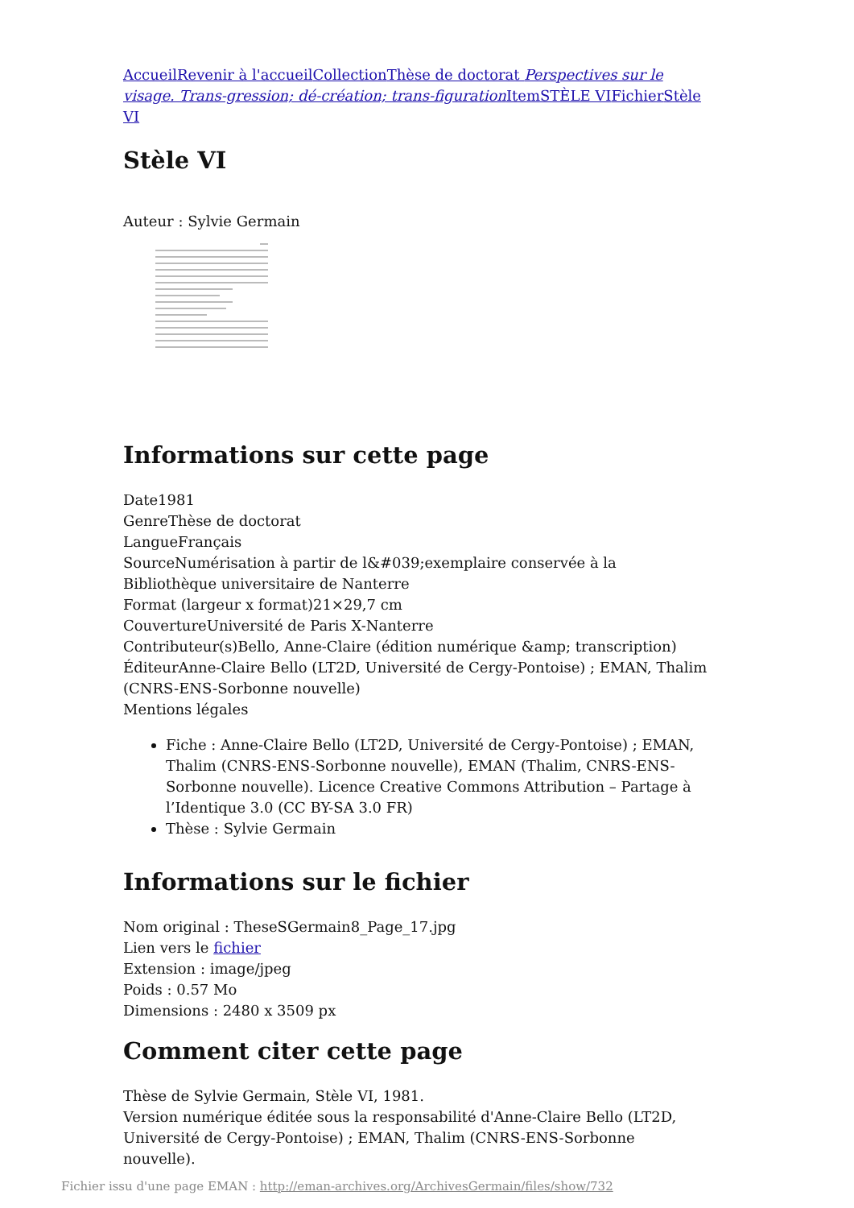Accueil Revenir à l'accueil Collection Thèse de doctorat Perspectives sur le visage. Trans-gression; dé-création; trans-figuration Item STÈLE VI Fichier Stèle VI
Stèle VI
Auteur : Sylvie Germain
Informations sur cette page
Date1981
GenreThèse de doctorat
LangueFrançais
SourceNumérisation à partir de l&#039;exemplaire conservée à la Bibliothèque universitaire de Nanterre
Format (largeur x format)21×29,7 cm
CouvertureUniversité de Paris X-Nanterre
Contributeur(s)Bello, Anne-Claire (édition numérique &amp; transcription)
ÉditeurAnne-Claire Bello (LT2D, Université de Cergy-Pontoise) ; EMAN, Thalim (CNRS-ENS-Sorbonne nouvelle)
Mentions légales
Fiche : Anne-Claire Bello (LT2D, Université de Cergy-Pontoise) ; EMAN, Thalim (CNRS-ENS-Sorbonne nouvelle), EMAN (Thalim, CNRS-ENS-Sorbonne nouvelle). Licence Creative Commons Attribution – Partage à l’Identique 3.0 (CC BY-SA 3.0 FR)
Thèse : Sylvie Germain
Informations sur le fichier
Nom original : TheseSGermain8_Page_17.jpg
Lien vers le fichier
Extension : image/jpeg
Poids : 0.57 Mo
Dimensions : 2480 x 3509 px
Comment citer cette page
Thèse de Sylvie Germain, Stèle VI, 1981.
Version numérique éditée sous la responsabilité d'Anne-Claire Bello (LT2D, Université de Cergy-Pontoise) ; EMAN, Thalim (CNRS-ENS-Sorbonne nouvelle).
Fichier issu d'une page EMAN : http://eman-archives.org/ArchivesGermain/files/show/732